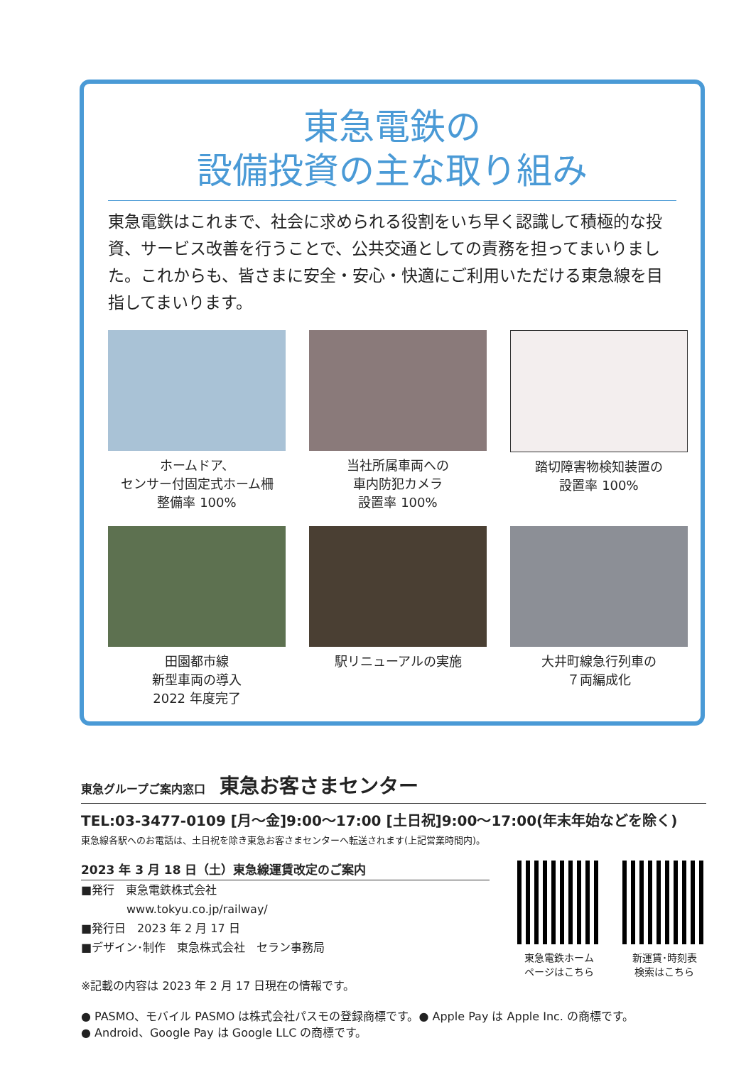東急電鉄の
設備投資の主な取り組み
東急電鉄はこれまで、社会に求められる役割をいち早く認識して積極的な投資、サービス改善を行うことで、公共交通としての責務を担ってまいりました。これからも、皆さまに安全・安心・快適にご利用いただける東急線を目指してまいります。
ホームドア、
センサー付固定式ホーム柵
整備率 100%
当社所属車両への
車内防犯カメラ
設置率 100%
踏切障害物検知装置の
設置率 100%
田園都市線
新型車両の導入
2022 年度完了
駅リニューアルの実施
大井町線急行列車の
７両編成化
東急グループご案内窓口 東急お客さまセンター
TEL:03-3477-0109 [月～金]9:00～17:00 [土日祝]9:00～17:00(年末年始などを除く)
東急線各駅へのお電話は、土日祝を除き東急お客さまセンターへ転送されます(上記営業時間内)。
2023 年 3 月 18 日（土）東急線運賃改定のご案内
■発行　東急電鉄株式会社
　　　　www.tokyu.co.jp/railway/
■発行日　2023 年 2 月 17 日
■デザイン･制作　東急株式会社　セラン事務局
※記載の内容は 2023 年 2 月 17 日現在の情報です。
東急電鉄ホーム
ページはこちら
新運賃･時刻表
検索はこちら
● PASMO、モバイル PASMO は株式会社パスモの登録商標です。● Apple Pay は Apple Inc. の商標です。
● Android、Google Pay は Google LLC の商標です。